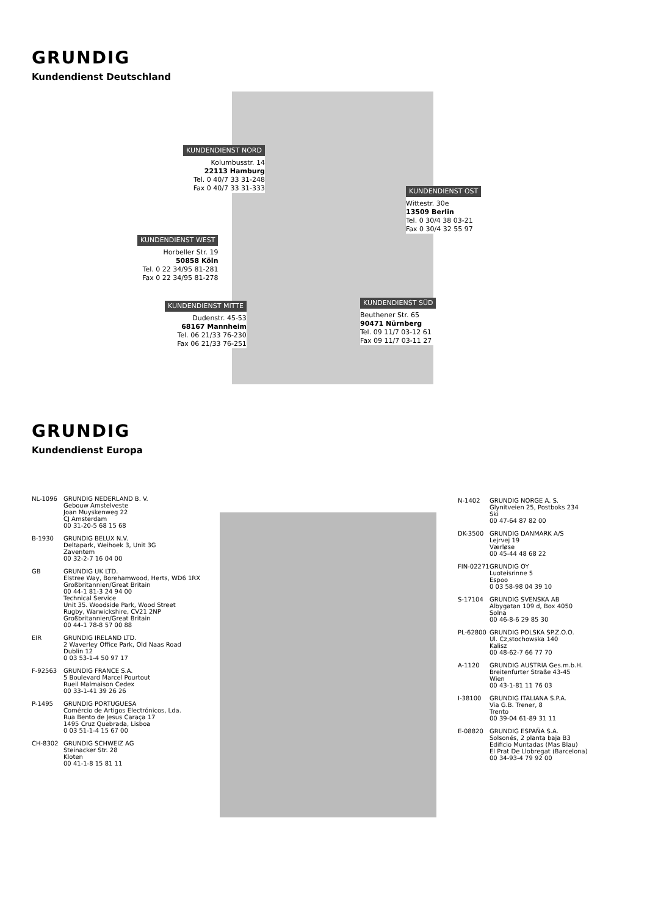GRUNDIG
Kundendienst Deutschland
KUNDENDIENST NORD
Kolumbusstr. 14
22113 Hamburg
Tel. 0 40/7 33 31-248
Fax 0 40/7 33 31-333
KUNDENDIENST OST
Wittestr. 30e
13509 Berlin
Tel. 0 30/4 38 03-21
Fax 0 30/4 32 55 97
KUNDENDIENST WEST
Horbeller Str. 19
50858 Köln
Tel. 0 22 34/95 81-281
Fax 0 22 34/95 81-278
KUNDENDIENST MITTE
Dudenstr. 45-53
68167 Mannheim
Tel. 06 21/33 76-230
Fax 06 21/33 76-251
KUNDENDIENST SÜD
Beuthener Str. 65
90471 Nürnberg
Tel. 09 11/7 03-12 61
Fax 09 11/7 03-11 27
GRUNDIG
Kundendienst Europa
NL-1096 GRUNDIG NEDERLAND B. V.
Gebouw Amstelveste
Joan Muyskenweg 22
CJ Amsterdam
00 31-20-5 68 15 68
B-1930 GRUNDIG BELUX N.V.
Deltapark, Weihoek 3, Unit 3G
Zaventem
00 32-2-7 16 04 00
GB GRUNDIG UK LTD.
Elstree Way, Borehamwood, Herts, WD6 1RX
Großbritannien/Great Britain
00 44-1 81-3 24 94 00
Technical Service
Unit 35. Woodside Park, Wood Street
Rugby, Warwickshire, CV21 2NP
Großbritannien/Great Britain
00 44-1 78-8 57 00 88
EIR GRUNDIG IRELAND LTD.
2 Waverley Office Park, Old Naas Road
Dublin 12
0 03 53-1-4 50 97 17
F-92563 GRUNDIG FRANCE S.A.
5 Boulevard Marcel Pourtout
Rueil Malmaison Cedex
00 33-1-41 39 26 26
P-1495 GRUNDIG PORTUGUESA
Comércio de Artigos Electrónicos, Lda.
Rua Bento de Jesus Caraça 17
1495 Cruz Quebrada, Lisboa
0 03 51-1-4 15 67 00
CH-8302 GRUNDIG SCHWEIZ AG
Steinacker Str. 28
Kloten
00 41-1-8 15 81 11
N-1402 GRUNDIG NORGE A. S.
Glynitveien 25, Postboks 234
Ski
00 47-64 87 82 00
DK-3500 GRUNDIG DANMARK A/S
Lejrvej 19
Værløse
00 45-44 48 68 22
FIN-02271
GRUNDIG OY
Luoteisrinne 5
Espoo
0 03 58-98 04 39 10
S-17104 GRUNDIG SVENSKA AB
Albygatan 109 d, Box 4050
Solna
00 46-8-6 29 85 30
PL-62800 GRUNDIG POLSKA SP.Z.O.O.
Ul. Cz‚stochowska 140
Kalisz
00 48-62-7 66 77 70
A-1120 GRUNDIG AUSTRIA Ges.m.b.H.
Breitenfurter Straße 43-45
Wien
00 43-1-81 11 76 03
I-38100 GRUNDIG ITALIANA S.P.A.
Via G.B. Trener, 8
Trento
00 39-04 61-89 31 11
E-08820 GRUNDIG ESPAÑA S.A.
Solsonés, 2 planta baja B3
Edificio Muntadas (Mas Blau)
El Prat De Llobregat (Barcelona)
00 34-93-4 79 92 00